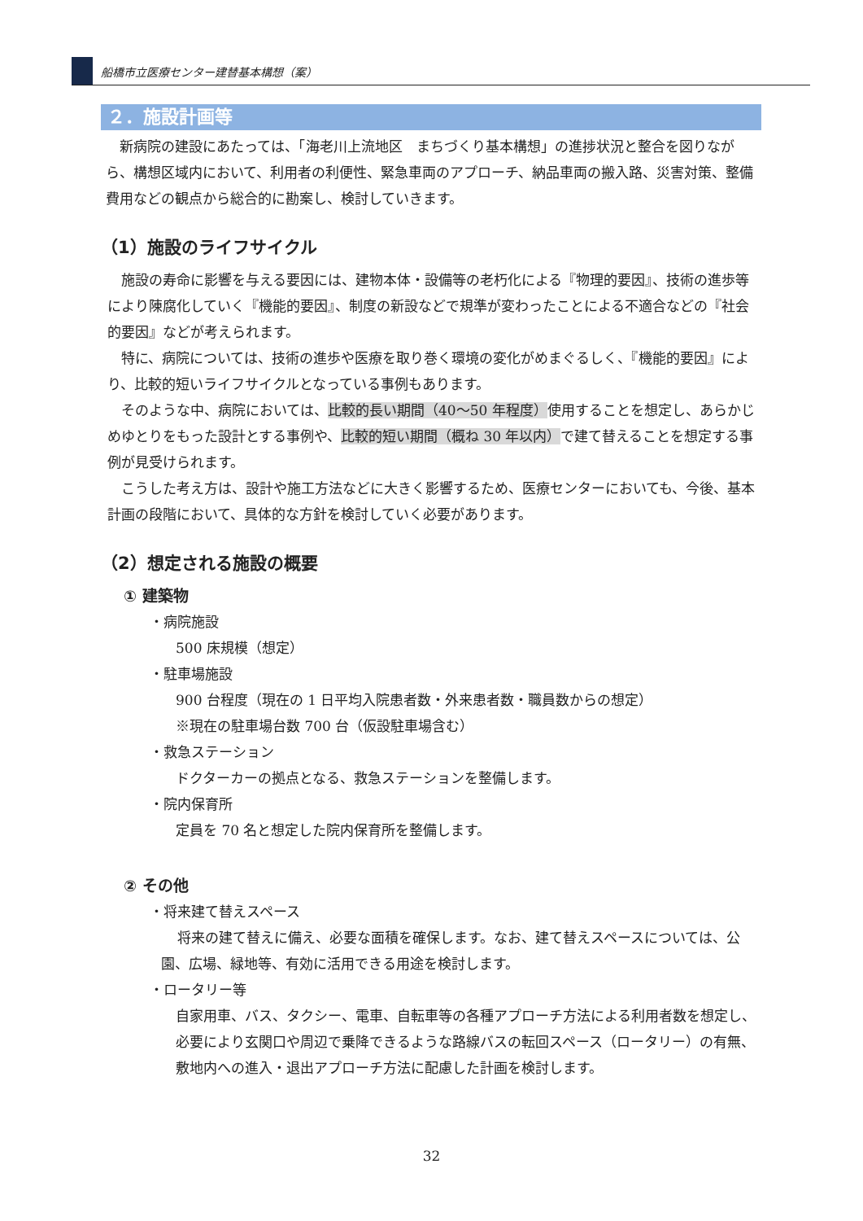船橋市立医療センター建替基本構想（案）
２．施設計画等
新病院の建設にあたっては、「海老川上流地区　まちづくり基本構想」の進捗状況と整合を図りながら、構想区域内において、利用者の利便性、緊急車両のアプローチ、納品車両の搬入路、災害対策、整備費用などの観点から総合的に勘案し、検討していきます。
（1）施設のライフサイクル
施設の寿命に影響を与える要因には、建物本体・設備等の老朽化による『物理的要因』、技術の進歩等により陳腐化していく『機能的要因』、制度の新設などで規準が変わったことによる不適合などの『社会的要因』などが考えられます。
特に、病院については、技術の進歩や医療を取り巻く環境の変化がめまぐるしく、『機能的要因』により、比較的短いライフサイクルとなっている事例もあります。
そのような中、病院においては、比較的長い期間（40～50 年程度）使用することを想定し、あらかじめゆとりをもった設計とする事例や、比較的短い期間（概ね 30 年以内）で建て替えることを想定する事例が見受けられます。
こうした考え方は、設計や施工方法などに大きく影響するため、医療センターにおいても、今後、基本計画の段階において、具体的な方針を検討していく必要があります。
（2）想定される施設の概要
① 建築物
・病院施設
500 床規模（想定）
・駐車場施設
900 台程度（現在の 1 日平均入院患者数・外来患者数・職員数からの想定）
※現在の駐車場台数 700 台（仮設駐車場含む）
・救急ステーション
ドクターカーの拠点となる、救急ステーションを整備します。
・院内保育所
定員を 70 名と想定した院内保育所を整備します。
② その他
・将来建て替えスペース
将来の建て替えに備え、必要な面積を確保します。なお、建て替えスペースについては、公園、広場、緑地等、有効に活用できる用途を検討します。
・ロータリー等
自家用車、バス、タクシー、電車、自転車等の各種アプローチ方法による利用者数を想定し、必要により玄関口や周辺で乗降できるような路線バスの転回スペース（ロータリー）の有無、敷地内への進入・退出アプローチ方法に配慮した計画を検討します。
32